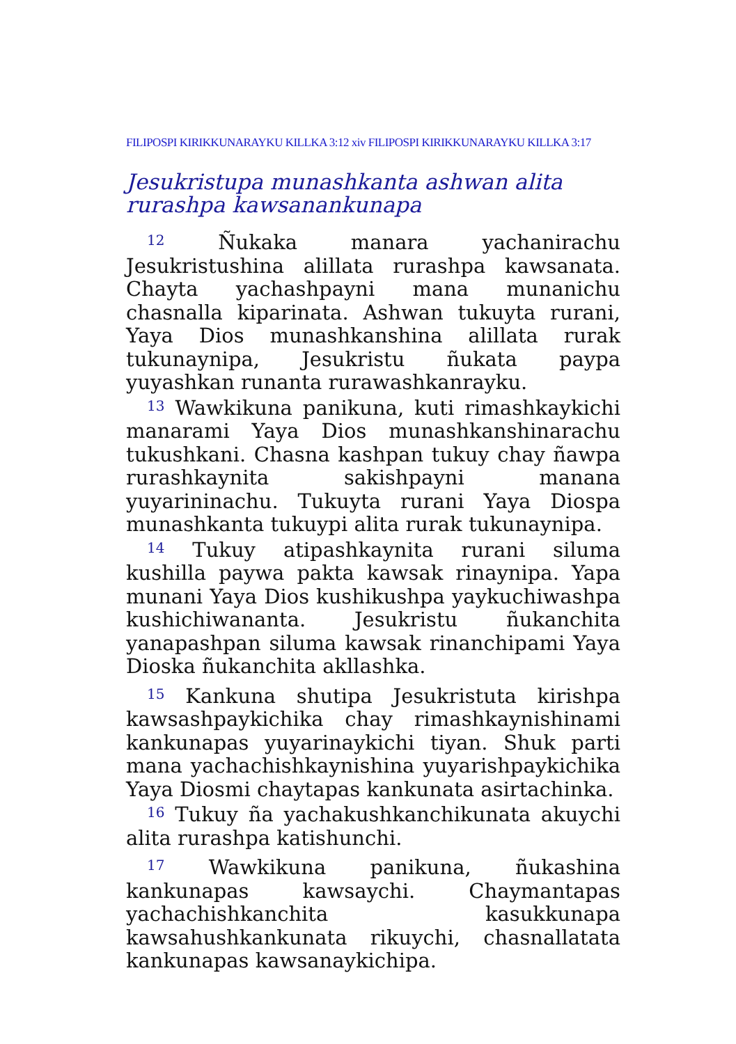FILIPOSPI KIRIKKUNARAYKU KILLKA 3:12 xiv FILIPOSPI KIRIKKUNARAYKU KILLKA 3:17
Jesukristupa munashkanta ashwan alita rurashpa kawsanankunapa
<sup>12</sup> Ñukaka manara yachanirachu Jesukristushina alillata rurashpa kawsanata. Chayta yachashpayni mana munanichu chasnalla kiparinata. Ashwan tukuyta rurani, Yaya Dios munashkanshina alillata rurak tukunaynipa, Jesukristu ñukata paypa yuyashkan runanta rurawashkanrayku.
<sup>13</sup> Wawkikuna panikuna, kuti rimashkaykichi manarami Yaya Dios munashkanshinarachu tukushkani. Chasna kashpan tukuy chay ñawpa rurashkaynita sakishpayni manana yuyarininachu. Tukuyta rurani Yaya Diospa munashkanta tukuypi alita rurak tukunaynipa.
<sup>14</sup> Tukuy atipashkaynita rurani siluma kushilla paywa pakta kawsak rinaynipa. Yapa munani Yaya Dios kushikushpa yaykuchiwashpa kushichiwananta. Jesukristu ñukanchita yanapashpan siluma kawsak rinanchipami Yaya Dioska ñukanchita akllashka.
<sup>15</sup> Kankuna shutipa Jesukristuta kirishpa kawsashpaykichika chay rimashkaynishinami kankunapas yuyarinaykichi tiyan. Shuk parti mana yachachishkaynishina yuyarishpaykichika Yaya Diosmi chaytapas kankunata asirtachinka.
<sup>16</sup> Tukuy ña yachakushkanchikunata akuychi alita rurashpa katishunchi.
<sup>17</sup> Wawkikuna panikuna, ñukashina kankunapas kawsaychi. Chaymantapas yachachishkanchita kasukkunapa kawsahushkankunata rikuychi, chasnallatata kankunapas kawsanaykichipa.